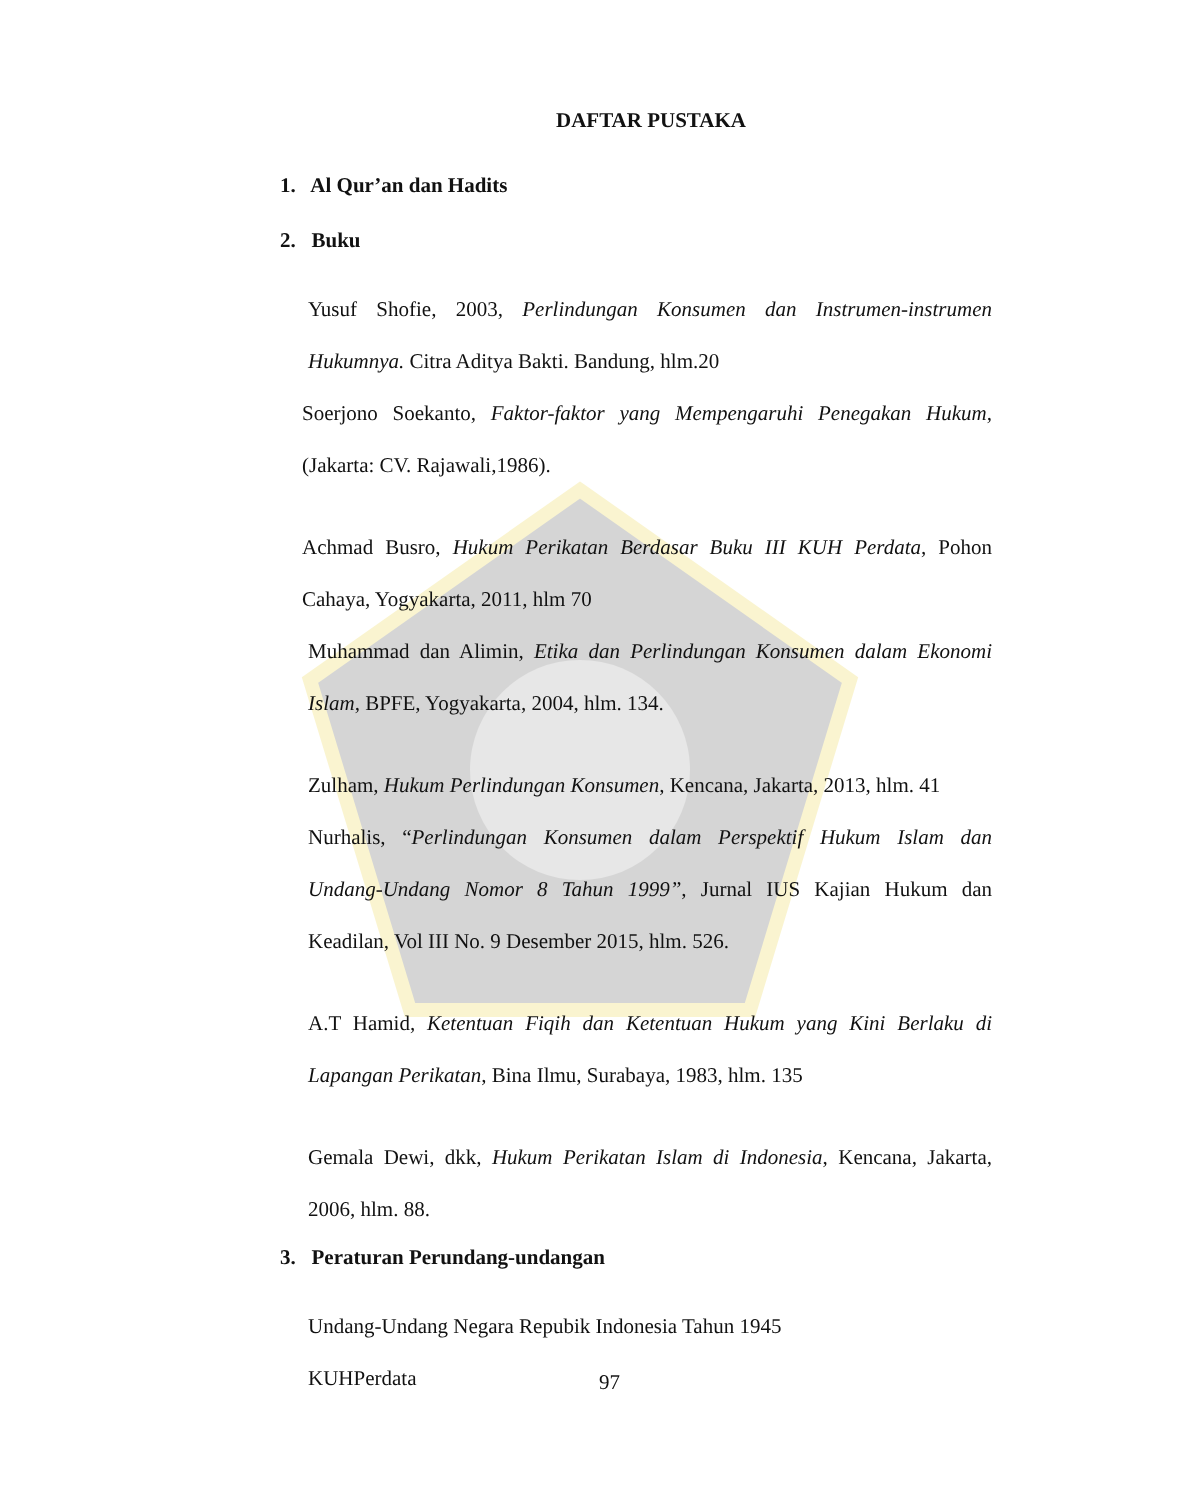DAFTAR PUSTAKA
1. Al Qur’an dan Hadits
2. Buku
Yusuf Shofie, 2003, Perlindungan Konsumen dan Instrumen-instrumen Hukumnya. Citra Aditya Bakti. Bandung, hlm.20
Soerjono Soekanto, Faktor-faktor yang Mempengaruhi Penegakan Hukum, (Jakarta: CV. Rajawali,1986).
Achmad Busro, Hukum Perikatan Berdasar Buku III KUH Perdata, Pohon Cahaya, Yogyakarta, 2011, hlm 70
Muhammad dan Alimin, Etika dan Perlindungan Konsumen dalam Ekonomi Islam, BPFE, Yogyakarta, 2004, hlm. 134.
Zulham, Hukum Perlindungan Konsumen, Kencana, Jakarta, 2013, hlm. 41
Nurhalis, “Perlindungan Konsumen dalam Perspektif Hukum Islam dan Undang-Undang Nomor 8 Tahun 1999”, Jurnal IUS Kajian Hukum dan Keadilan, Vol III No. 9 Desember 2015, hlm. 526.
A.T Hamid, Ketentuan Fiqih dan Ketentuan Hukum yang Kini Berlaku di Lapangan Perikatan, Bina Ilmu, Surabaya, 1983, hlm. 135
Gemala Dewi, dkk, Hukum Perikatan Islam di Indonesia, Kencana, Jakarta, 2006, hlm. 88.
3. Peraturan Perundang-undangan
Undang-Undang Negara Repubik Indonesia Tahun 1945
KUHPerdata
97